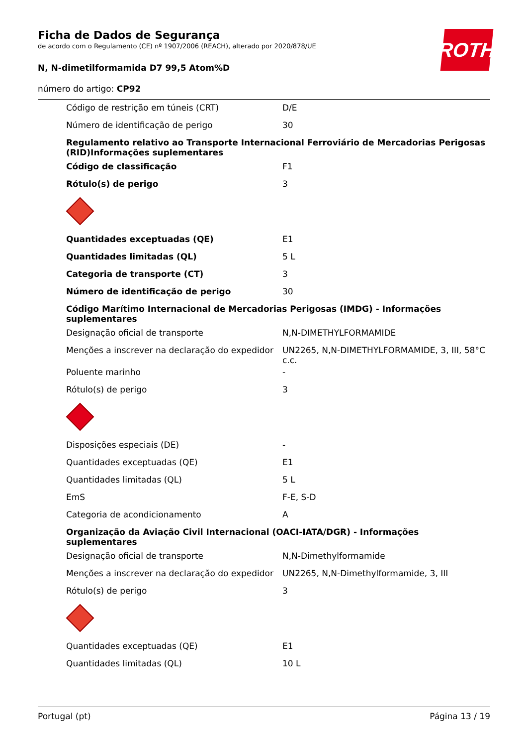Ficha de Dados de Segurança
de acordo com o Regulamento (CE) nº 1907/2006 (REACH), alterado por 2020/878/UE
N, N-dimetilformamida D7 99,5 Atom%D
número do artigo: CP92
ROTH
| Código de restrição em túneis (CRT) | D/E |
| Número de identificação de perigo | 30 |
Regulamento relativo ao Transporte Internacional Ferroviário de Mercadorias Perigosas (RID)Informações suplementares
| Código de classificação | F1 |
| Rótulo(s) de perigo | 3 |
| Quantidades exceptuadas (QE) | E1 |
| Quantidades limitadas (QL) | 5 L |
| Categoria de transporte (CT) | 3 |
| Número de identificação de perigo | 30 |
Código Marítimo Internacional de Mercadorias Perigosas (IMDG) - Informações suplementares
| Designação oficial de transporte | N,N-DIMETHYLFORMAMIDE |
| Menções a inscrever na declaração do expedidor | UN2265, N,N-DIMETHYLFORMAMIDE, 3, III, 58°C c.c. |
| Poluente marinho | - |
| Rótulo(s) de perigo | 3 |
| Disposições especiais (DE) | - |
| Quantidades exceptuadas (QE) | E1 |
| Quantidades limitadas (QL) | 5 L |
| EmS | F-E, S-D |
| Categoria de acondicionamento | A |
Organização da Aviação Civil Internacional (OACI-IATA/DGR) - Informações suplementares
| Designação oficial de transporte | N,N-Dimethylformamide |
| Menções a inscrever na declaração do expedidor | UN2265, N,N-Dimethylformamide, 3, III |
| Rótulo(s) de perigo | 3 |
| Quantidades exceptuadas (QE) | E1 |
| Quantidades limitadas (QL) | 10 L |
Portugal (pt) Página 13 / 19